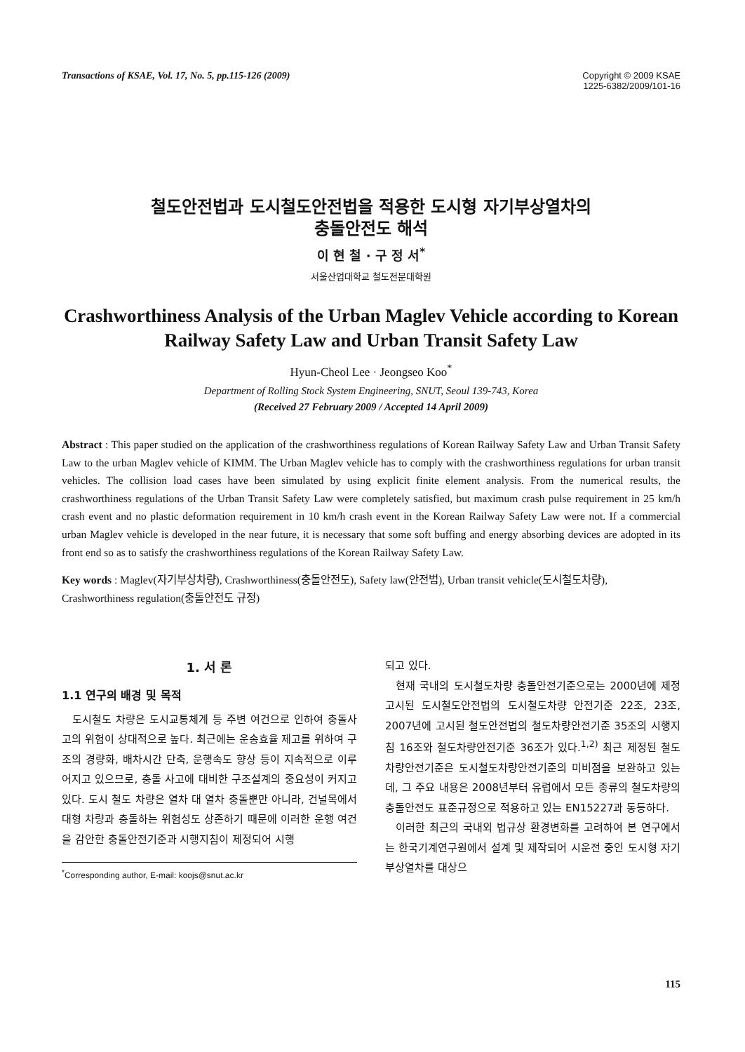Transactions of KSAE, Vol. 17, No. 5, pp.115-126 (2009)
Copyright © 2009 KSAE
1225-6382/2009/101-16
철도안전법과 도시철도안전법을 적용한 도시형 자기부상열차의
충돌안전도 해석
이 현 철 · 구 정 서<sup>*</sup>
서울산업대학교 철도전문대학원
Crashworthiness Analysis of the Urban Maglev Vehicle according to Korean Railway Safety Law and Urban Transit Safety Law
Hyun-Cheol Lee · Jeongseo Koo<sup>*</sup>
Department of Rolling Stock System Engineering, SNUT, Seoul 139-743, Korea
(Received 27 February 2009 / Accepted 14 April 2009)
Abstract : This paper studied on the application of the crashworthiness regulations of Korean Railway Safety Law and Urban Transit Safety Law to the urban Maglev vehicle of KIMM. The Urban Maglev vehicle has to comply with the crashworthiness regulations for urban transit vehicles. The collision load cases have been simulated by using explicit finite element analysis. From the numerical results, the crashworthiness regulations of the Urban Transit Safety Law were completely satisfied, but maximum crash pulse requirement in 25 km/h crash event and no plastic deformation requirement in 10 km/h crash event in the Korean Railway Safety Law were not. If a commercial urban Maglev vehicle is developed in the near future, it is necessary that some soft buffing and energy absorbing devices are adopted in its front end so as to satisfy the crashworthiness regulations of the Korean Railway Safety Law.
Key words : Maglev(자기부상차량), Crashworthiness(충돌안전도), Safety law(안전법), Urban transit vehicle(도시철도차량), Crashworthiness regulation(충돌안전도 규정)
1. 서 론
1.1 연구의 배경 및 목적
도시철도 차량은 도시교통체계 등 주변 여건으로 인하여 충돌사고의 위험이 상대적으로 높다. 최근에는 운송효율 제고를 위하여 구조의 경량화, 배차시간 단축, 운행속도 향상 등이 지속적으로 이루어지고 있으므로, 충돌 사고에 대비한 구조설계의 중요성이 커지고 있다. 도시 철도 차량은 열차 대 열차 충돌뿐만 아니라, 건널목에서 대형 차량과 충돌하는 위험성도 상존하기 때문에 이러한 운행 여건을 감안한 충돌안전기준과 시행지침이 제정되어 시행
<sup>*</sup> Corresponding author, E-mail: koojs@snut.ac.kr
되고 있다.
현재 국내의 도시철도차량 충돌안전기준으로는 2000년에 제정 고시된 도시철도안전법의 도시철도차량 안전기준 22조, 23조, 2007년에 고시된 철도안전법의 철도차량안전기준 35조의 시행지침 16조와 철도차량안전기준 36조가 있다.<sup>1,2)</sup> 최근 제정된 철도차량안전기준은 도시철도차량안전기준의 미비점을 보완하고 있는데, 그 주요 내용은 2008년부터 유럽에서 모든 종류의 철도차량의 충돌안전도 표준규정으로 적용하고 있는 EN15227과 동등하다.
이러한 최근의 국내외 법규상 환경변화를 고려하여 본 연구에서는 한국기계연구원에서 설계 및 제작되어 시운전 중인 도시형 자기부상열차를 대상으
115